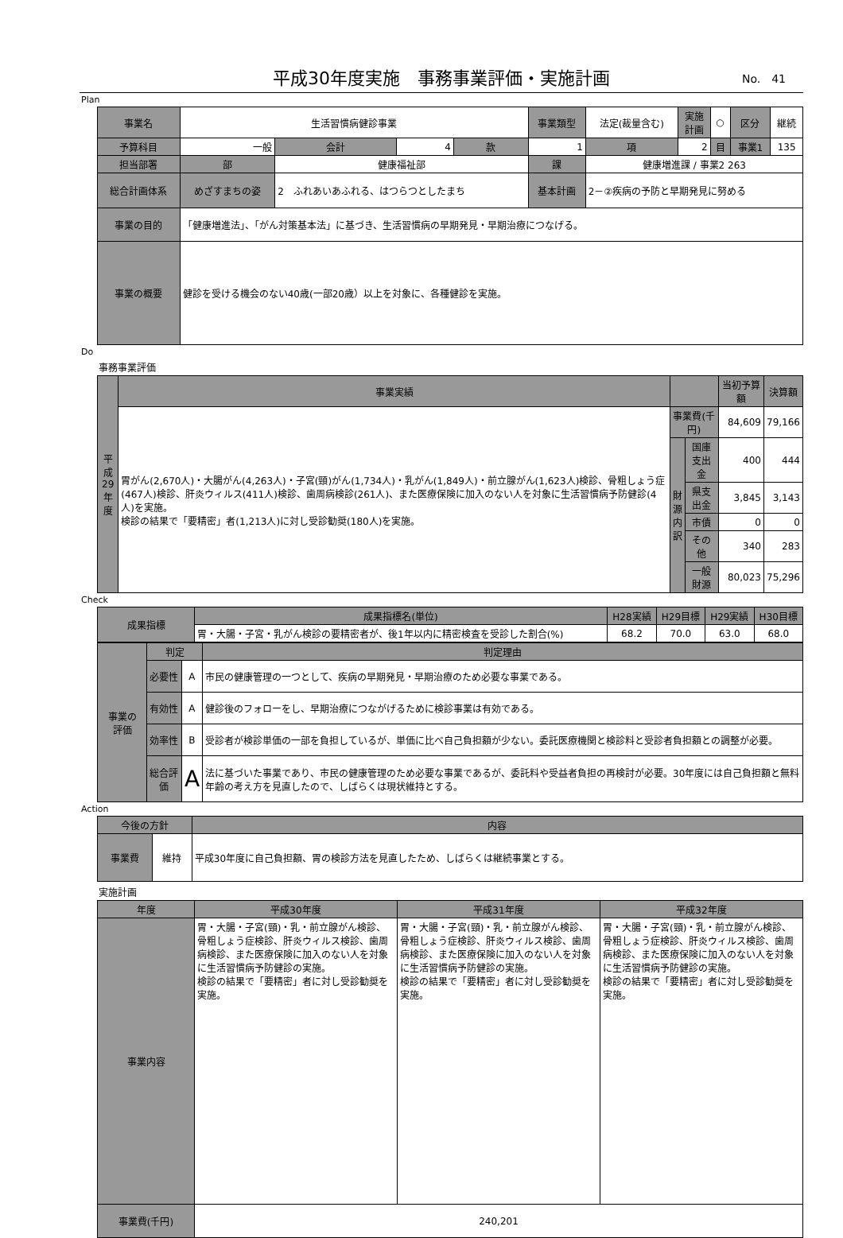平成30年度実施　事務事業評価・実施計画 No.　41
Plan
| 事業名 | 生活習慣病健診事業 | | | | 事業類型 | 法定(裁量含む) | 実施 計画 | ○ | 区分 | 継続 |
| 予算科目 | 一般 | 会計 | 4 | 款 | 1 | 項 | 2 | 目 | 事業1 | 135 |
| 担当部署 | 部 | 健康福祉部 | | | 課 | 健康増進課 / 事業2 263 | | | | |
| 総合計画体系 | めざすまちの姿 | 2 ふれあいあふれる、はつらつとしたまち | | | 基本計画 | 2－②疾病の予防と早期発見に努める | | | | |
| 事業の目的 | 「健康増進法」、「がん対策基本法」に基づき、生活習慣病の早期発見・早期治療につなげる。 | | | | | | | | | |
| 事業の概要 | 健診を受ける機会のない40歳(一部20歳）以上を対象に、各種健診を実施。 | | | | | | | | | |
Do
事務事業評価
| 平成 29 年度 | 事業実績 | | | 当初予算額 | 決算額 |
| | 胃がん(2,670人)・大腸がん(4,263人)・子宮(頸)がん(1,734人)・乳がん(1,849人)・前立腺がん(1,623人)検診、骨粗しょう症(467人)検診、肝炎ウィルス(411人)検診、歯周病検診(261人)、また医療保険に加入のない人を対象に生活習慣病予防健診(4人)を実施。 検診の結果で「要精密」者(1,213人)に対し受診勧奨(180人)を実施。 | 事業費(千円) | | 84,609 | 79,166 |
| | | 財 源 内 訳 | 国庫支出金 | 400 | 444 |
| | | | 県支出金 | 3,845 | 3,143 |
| | | | 市債 | 0 | 0 |
| | | | その他 | 340 | 283 |
| | | | 一般財源 | 80,023 | 75,296 |
Check
| 成果指標 | 成果指標名(単位) | H28実績 | H29目標 | H29実績 | H30目標 |
| | 胃・大腸・子宮・乳がん検診の要精密者が、後1年以内に精密検査を受診した割合(%) | 68.2 | 70.0 | 63.0 | 68.0 |
| 事業の 評価 | 判定 | | 判定理由 |
| | 必要性 | A | 市民の健康管理の一つとして、疾病の早期発見・早期治療のため必要な事業である。 |
| | 有効性 | A | 健診後のフォローをし、早期治療につながげるために検診事業は有効である。 |
| | 効率性 | B | 受診者が検診単価の一部を負担しているが、単価に比べ自己負担額が少ない。委託医療機関と検診料と受診者負担額との調整が必要。 |
| | 総合評価 | A | 法に基づいた事業であり、市民の健康管理のため必要な事業であるが、委託料や受益者負担の再検討が必要。30年度には自己負担額と無料年齢の考え方を見直したので、しばらくは現状維持とする。 |
Action
| 今後の方針 | | 内容 |
| 事業費 | 維持 | 平成30年度に自己負担額、胃の検診方法を見直したため、しばらくは継続事業とする。 |
実施計画
| 年度 | 平成30年度 | 平成31年度 | 平成32年度 |
| 事業内容 | 胃・大腸・子宮(頸)・乳・前立腺がん検診、骨粗しょう症検診、肝炎ウィルス検診、歯周病検診、また医療保険に加入のない人を対象に生活習慣病予防健診の実施。 検診の結果で「要精密」者に対し受診勧奨を実施。 | 胃・大腸・子宮(頸)・乳・前立腺がん検診、骨粗しょう症検診、肝炎ウィルス検診、歯周病検診、また医療保険に加入のない人を対象に生活習慣病予防健診の実施。 検診の結果で「要精密」者に対し受診勧奨を実施。 | 胃・大腸・子宮(頸)・乳・前立腺がん検診、骨粗しょう症検診、肝炎ウィルス検診、歯周病検診、また医療保険に加入のない人を対象に生活習慣病予防健診の実施。 検診の結果で「要精密」者に対し受診勧奨を実施。 |
| 事業費(千円) | 240,201 | | |